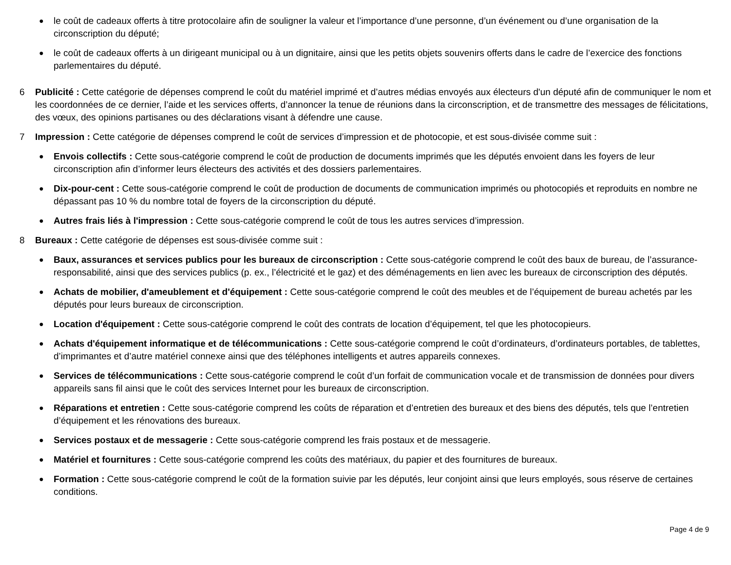●
le coût de cadeaux offerts à titre protocolaire afin de souligner la valeur et l’importance d’une personne, d’un événement ou d’une organisation de la circonscription du député;
●
le coût de cadeaux offerts à un dirigeant municipal ou à un dignitaire, ainsi que les petits objets souvenirs offerts dans le cadre de l’exercice des fonctions parlementaires du député.
6 Publicité : Cette catégorie de dépenses comprend le coût du matériel imprimé et d’autres médias envoyés aux électeurs d'un député afin de communiquer le nom et les coordonnées de ce dernier, l’aide et les services offerts, d’annoncer la tenue de réunions dans la circonscription, et de transmettre des messages de félicitations, des vœux, des opinions partisanes ou des déclarations visant à défendre une cause.
7 Impression : Cette catégorie de dépenses comprend le coût de services d’impression et de photocopie, et est sous-divisée comme suit :
●
Envois collectifs : Cette sous-catégorie comprend le coût de production de documents imprimés que les députés envoient dans les foyers de leur circonscription afin d’informer leurs électeurs des activités et des dossiers parlementaires.
●
Dix-pour-cent : Cette sous-catégorie comprend le coût de production de documents de communication imprimés ou photocopiés et reproduits en nombre ne dépassant pas 10 % du nombre total de foyers de la circonscription du député.
●
Autres frais liés à l'impression : Cette sous-catégorie comprend le coût de tous les autres services d’impression.
8 Bureaux : Cette catégorie de dépenses est sous-divisée comme suit :
●
Baux, assurances et services publics pour les bureaux de circonscription : Cette sous-catégorie comprend le coût des baux de bureau, de l’assurance-responsabilité, ainsi que des services publics (p. ex., l’électricité et le gaz) et des déménagements en lien avec les bureaux de circonscription des députés.
●
Achats de mobilier, d'ameublement et d'équipement : Cette sous-catégorie comprend le coût des meubles et de l’équipement de bureau achetés par les députés pour leurs bureaux de circonscription.
●
Location d'équipement : Cette sous-catégorie comprend le coût des contrats de location d’équipement, tel que les photocopieurs.
●
Achats d'équipement informatique et de télécommunications : Cette sous-catégorie comprend le coût d’ordinateurs, d’ordinateurs portables, de tablettes, d’imprimantes et d’autre matériel connexe ainsi que des téléphones intelligents et autres appareils connexes.
●
Services de télécommunications : Cette sous-catégorie comprend le coût d’un forfait de communication vocale et de transmission de données pour divers appareils sans fil ainsi que le coût des services Internet pour les bureaux de circonscription.
●
Réparations et entretien : Cette sous-catégorie comprend les coûts de réparation et d’entretien des bureaux et des biens des députés, tels que l’entretien d’équipement et les rénovations des bureaux.
●
Services postaux et de messagerie : Cette sous-catégorie comprend les frais postaux et de messagerie.
●
Matériel et fournitures : Cette sous-catégorie comprend les coûts des matériaux, du papier et des fournitures de bureaux.
●
Formation : Cette sous-catégorie comprend le coût de la formation suivie par les députés, leur conjoint ainsi que leurs employés, sous réserve de certaines conditions.
Page 4 de 9